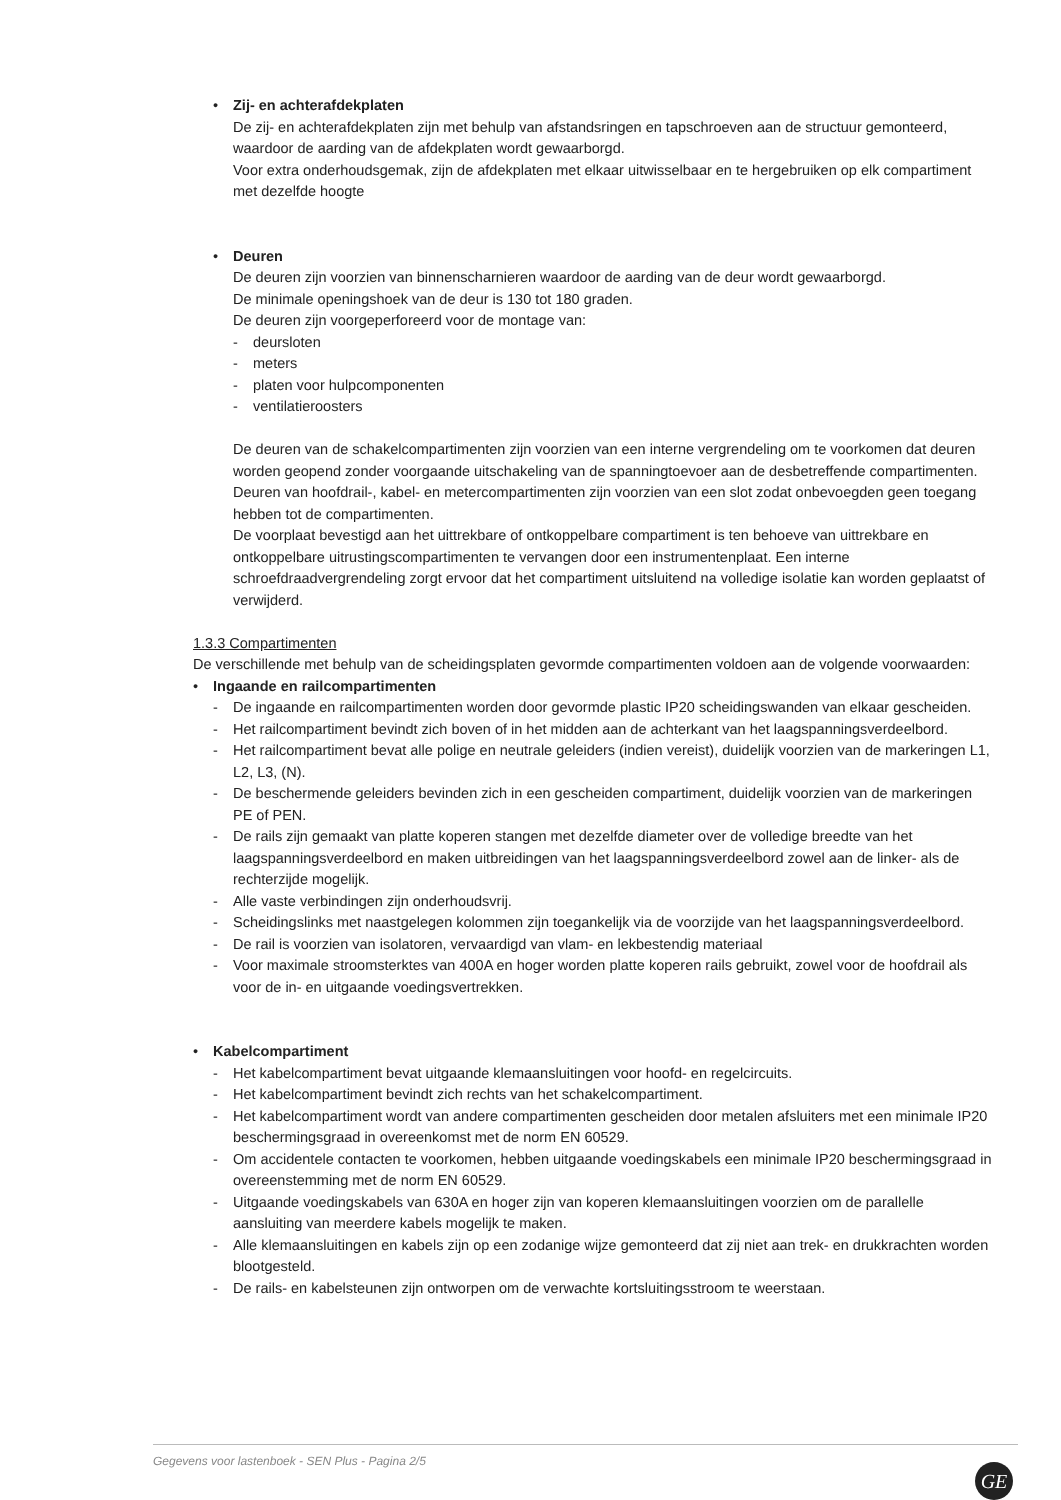• Zij- en achterafdekplaten
De zij- en achterafdekplaten zijn met behulp van afstandsringen en tapschroeven aan de structuur gemonteerd, waardoor de aarding van de afdekplaten wordt gewaarborgd.
Voor extra onderhoudsgemak, zijn de afdekplaten met elkaar uitwisselbaar en te hergebruiken op elk compartiment met dezelfde hoogte
• Deuren
De deuren zijn voorzien van binnenscharnieren waardoor de aarding van de deur wordt gewaarborgd.
De minimale openingshoek van de deur is 130 tot 180 graden.
De deuren zijn voorgeperforeerd voor de montage van:
- deursloten
- meters
- platen voor hulpcomponenten
- ventilatieroosters
De deuren van de schakelcompartimenten zijn voorzien van een interne vergrendeling om te voorkomen dat deuren worden geopend zonder voorgaande uitschakeling van de spanningtoevoer aan de desbetreffende compartimenten.
Deuren van hoofdrail-, kabel- en metercompartimenten zijn voorzien van een slot zodat onbevoegden geen toegang hebben tot de compartimenten.
De voorplaat bevestigd aan het uittrekbare of ontkoppelbare compartiment is ten behoeve van uittrekbare en ontkoppelbare uitrustingscompartimenten te vervangen door een instrumentenplaat. Een interne schroefdraadvergrendeling zorgt ervoor dat het compartiment uitsluitend na volledige isolatie kan worden geplaatst of verwijderd.
1.3.3 Compartimenten
De verschillende met behulp van de scheidingsplaten gevormde compartimenten voldoen aan de volgende voorwaarden:
• Ingaande en railcompartimenten
- De ingaande en railcompartimenten worden door gevormde plastic IP20 scheidingswanden van elkaar gescheiden.
- Het railcompartiment bevindt zich boven of in het midden aan de achterkant van het laagspanningsverdeelbord.
- Het railcompartiment bevat alle polige en neutrale geleiders (indien vereist), duidelijk voorzien van de markeringen L1, L2, L3, (N).
- De beschermende geleiders bevinden zich in een gescheiden compartiment, duidelijk voorzien van de markeringen PE of PEN.
- De rails zijn gemaakt van platte koperen stangen met dezelfde diameter over de volledige breedte van het laagspanningsverdeelbord en maken uitbreidingen van het laagspanningsverdeelbord zowel aan de linker- als de rechterzijde mogelijk.
- Alle vaste verbindingen zijn onderhoudsvrij.
- Scheidingslinks met naastgelegen kolommen zijn toegankelijk via de voorzijde van het laagspanningsverdeelbord.
- De rail is voorzien van isolatoren, vervaardigd van vlam- en lekbestendig materiaal
- Voor maximale stroomsterktes van 400A en hoger worden platte koperen rails gebruikt, zowel voor de hoofdrail als voor de in- en uitgaande voedingsvertrekken.
• Kabelcompartiment
- Het kabelcompartiment bevat uitgaande klemaansluitingen voor hoofd- en regelcircuits.
- Het kabelcompartiment bevindt zich rechts van het schakelcompartiment.
- Het kabelcompartiment wordt van andere compartimenten gescheiden door metalen afsluiters met een minimale IP20 beschermingsgraad in overeenkomst met de norm EN 60529.
- Om accidentele contacten te voorkomen, hebben uitgaande voedingskabels een minimale IP20 beschermingsgraad in overeenstemming met de norm EN 60529.
- Uitgaande voedingskabels van 630A en hoger zijn van koperen klemaansluitingen voorzien om de parallelle aansluiting van meerdere kabels mogelijk te maken.
- Alle klemaansluitingen en kabels zijn op een zodanige wijze gemonteerd dat zij niet aan trek- en drukkrachten worden blootgesteld.
- De rails- en kabelsteunen zijn ontworpen om de verwachte kortsluitingsstroom te weerstaan.
Gegevens voor lastenboek - SEN Plus - Pagina 2/5
GE